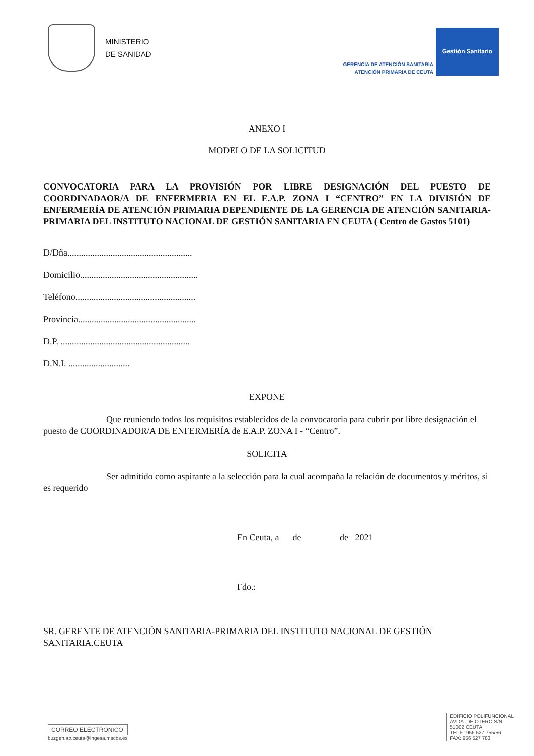MINISTERIO
DE SANIDAD
GERENCIA DE ATENCIÓN SANITARIA
ATENCIÓN PRIMARIA DE CEUTA
Gestión Sanitario
ANEXO I
MODELO DE LA SOLICITUD
CONVOCATORIA PARA LA PROVISIÓN POR LIBRE DESIGNACIÓN DEL PUESTO DE COORDINADAOR/A DE ENFERMERIA EN EL E.A.P. ZONA I “CENTRO” EN LA DIVISIÓN DE ENFERMERÍA DE ATENCIÓN PRIMARIA DEPENDIENTE DE LA GERENCIA DE ATENCIÓN SANITARIA-PRIMARIA DEL INSTITUTO NACIONAL DE GESTIÓN SANITARIA EN CEUTA ( Centro de Gastos 5101)
D/Dña.......................................................
Domicilio....................................................
Teléfono.....................................................
Provincia....................................................
D.P. .........................................................
D.N.I. ...........................
EXPONE
Que reuniendo todos los requisitos establecidos de la convocatoria para cubrir por libre designación el puesto de COORDINADOR/A DE ENFERMERÍA de E.A.P. ZONA I - “Centro”.
SOLICITA
Ser admitido como aspirante a la selección para la cual acompaña la relación de documentos y méritos, si es requerido
En Ceuta, a de de 2021
Fdo.:
SR. GERENTE DE ATENCIÓN SANITARIA-PRIMARIA DEL INSTITUTO NACIONAL DE GESTIÓN SANITARIA.CEUTA
CORREO ELECTRÓNICO
buzgen.ap.ceuta@ingesa.mscbs.es
EDIFICIO POLIFUNCIONAL
AVDA. DE OTERO S/N
51002 CEUTA
TELF.: 956 527 755/56
FAX: 956 527 783